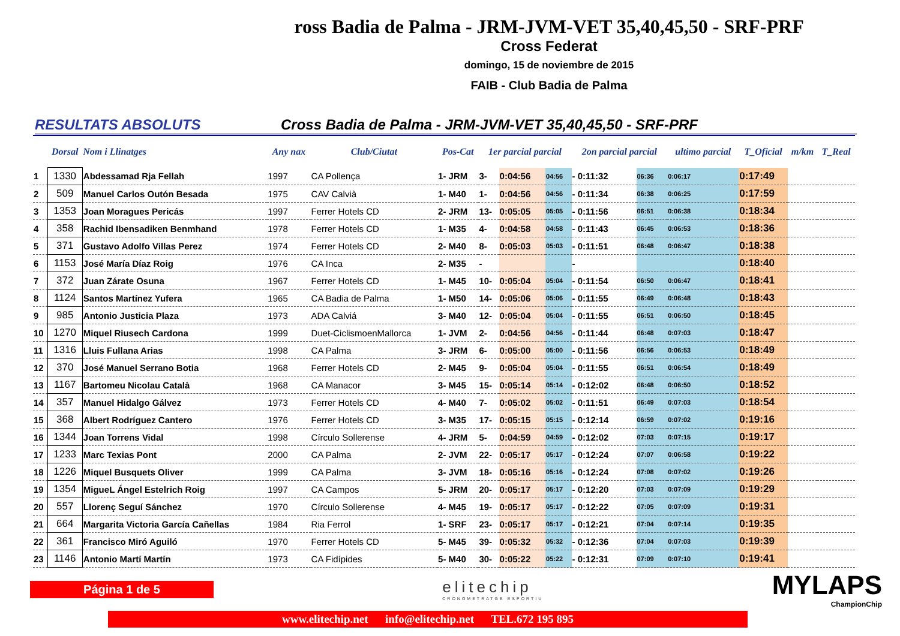ross Badia de Palma - JRM-JVM-VET 35,40,45,50 - SRF-PRF
Cross Federat
domingo, 15 de noviembre de 2015
FAIB - Club Badia de Palma
RESULTATS ABSOLUTS Cross Badia de Palma - JRM-JVM-VET 35,40,45,50 - SRF-PRF
| | Dorsal | Nom i Llinatges | Any nax | Club/Ciutat | Pos-Cat | 1er parcial parcial | | | 2on parcial parcial | | ultimo parcial | T_Oficial | m/km | T_Real |
| --- | --- | --- | --- | --- | --- | --- | --- | --- | --- | --- | --- | --- | --- | --- |
| 1 | 1330 | Abdessamad Rja Fellah | 1997 | CA Pollença | 1- JRM | 3- | 0:04:56 | 04:56 | - 0:11:32 | 06:36 | 0:06:17 | 0:17:49 | | |
| 2 | 509 | Manuel Carlos Outón Besada | 1975 | CAV Calvià | 1- M40 | 1- | 0:04:56 | 04:56 | - 0:11:34 | 06:38 | 0:06:25 | 0:17:59 | | |
| 3 | 1353 | Joan Moragues Pericás | 1997 | Ferrer Hotels CD | 2- JRM | 13- | 0:05:05 | 05:05 | - 0:11:56 | 06:51 | 0:06:38 | 0:18:34 | | |
| 4 | 358 | Rachid Ibensadiken Benmhand | 1978 | Ferrer Hotels CD | 1- M35 | 4- | 0:04:58 | 04:58 | - 0:11:43 | 06:45 | 0:06:53 | 0:18:36 | | |
| 5 | 371 | Gustavo Adolfo Villas Perez | 1974 | Ferrer Hotels CD | 2- M40 | 8- | 0:05:03 | 05:03 | - 0:11:51 | 06:48 | 0:06:47 | 0:18:38 | | |
| 6 | 1153 | José María Díaz Roig | 1976 | CA Inca | 2- M35 | - | | | - | | | 0:18:40 | | |
| 7 | 372 | Juan Zárate Osuna | 1967 | Ferrer Hotels CD | 1- M45 | 10- | 0:05:04 | 05:04 | - 0:11:54 | 06:50 | 0:06:47 | 0:18:41 | | |
| 8 | 1124 | Santos Martínez Yufera | 1965 | CA Badia de Palma | 1- M50 | 14- | 0:05:06 | 05:06 | - 0:11:55 | 06:49 | 0:06:48 | 0:18:43 | | |
| 9 | 985 | Antonio Justicia Plaza | 1973 | ADA Calviá | 3- M40 | 12- | 0:05:04 | 05:04 | - 0:11:55 | 06:51 | 0:06:50 | 0:18:45 | | |
| 10 | 1270 | Miquel Riusech Cardona | 1999 | Duet-CiclismoenMallorca | 1- JVM | 2- | 0:04:56 | 04:56 | - 0:11:44 | 06:48 | 0:07:03 | 0:18:47 | | |
| 11 | 1316 | Lluis Fullana Arias | 1998 | CA Palma | 3- JRM | 6- | 0:05:00 | 05:00 | - 0:11:56 | 06:56 | 0:06:53 | 0:18:49 | | |
| 12 | 370 | José Manuel Serrano Botia | 1968 | Ferrer Hotels CD | 2- M45 | 9- | 0:05:04 | 05:04 | - 0:11:55 | 06:51 | 0:06:54 | 0:18:49 | | |
| 13 | 1167 | Bartomeu Nicolau Català | 1968 | CA Manacor | 3- M45 | 15- | 0:05:14 | 05:14 | - 0:12:02 | 06:48 | 0:06:50 | 0:18:52 | | |
| 14 | 357 | Manuel Hidalgo Gálvez | 1973 | Ferrer Hotels CD | 4- M40 | 7- | 0:05:02 | 05:02 | - 0:11:51 | 06:49 | 0:07:03 | 0:18:54 | | |
| 15 | 368 | Albert Rodríguez Cantero | 1976 | Ferrer Hotels CD | 3- M35 | 17- | 0:05:15 | 05:15 | - 0:12:14 | 06:59 | 0:07:02 | 0:19:16 | | |
| 16 | 1344 | Joan Torrens Vidal | 1998 | Círculo Sollerense | 4- JRM | 5- | 0:04:59 | 04:59 | - 0:12:02 | 07:03 | 0:07:15 | 0:19:17 | | |
| 17 | 1233 | Marc Texias Pont | 2000 | CA Palma | 2- JVM | 22- | 0:05:17 | 05:17 | - 0:12:24 | 07:07 | 0:06:58 | 0:19:22 | | |
| 18 | 1226 | Miquel Busquets Oliver | 1999 | CA Palma | 3- JVM | 18- | 0:05:16 | 05:16 | - 0:12:24 | 07:08 | 0:07:02 | 0:19:26 | | |
| 19 | 1354 | MigueL Ángel Estelrich Roig | 1997 | CA Campos | 5- JRM | 20- | 0:05:17 | 05:17 | - 0:12:20 | 07:03 | 0:07:09 | 0:19:29 | | |
| 20 | 557 | Llorenç Seguí Sánchez | 1970 | Círculo Sollerense | 4- M45 | 19- | 0:05:17 | 05:17 | - 0:12:22 | 07:05 | 0:07:09 | 0:19:31 | | |
| 21 | 664 | Margarita Victoria García Cañellas | 1984 | Ria Ferrol | 1- SRF | 23- | 0:05:17 | 05:17 | - 0:12:21 | 07:04 | 0:07:14 | 0:19:35 | | |
| 22 | 361 | Francisco Miró Aguiló | 1970 | Ferrer Hotels CD | 5- M45 | 39- | 0:05:32 | 05:32 | - 0:12:36 | 07:04 | 0:07:03 | 0:19:39 | | |
| 23 | 1146 | Antonio Martí Martín | 1973 | CA Fidípides | 5- M40 | 30- | 0:05:22 | 05:22 | - 0:12:31 | 07:09 | 0:07:10 | 0:19:41 | | |
Página 1 de 5
elitechip
CRONOMETRATGE ESPORTIU
MYLAPS
ChampionChip
www.elitechip.net info@elitechip.net TEL.672 195 895